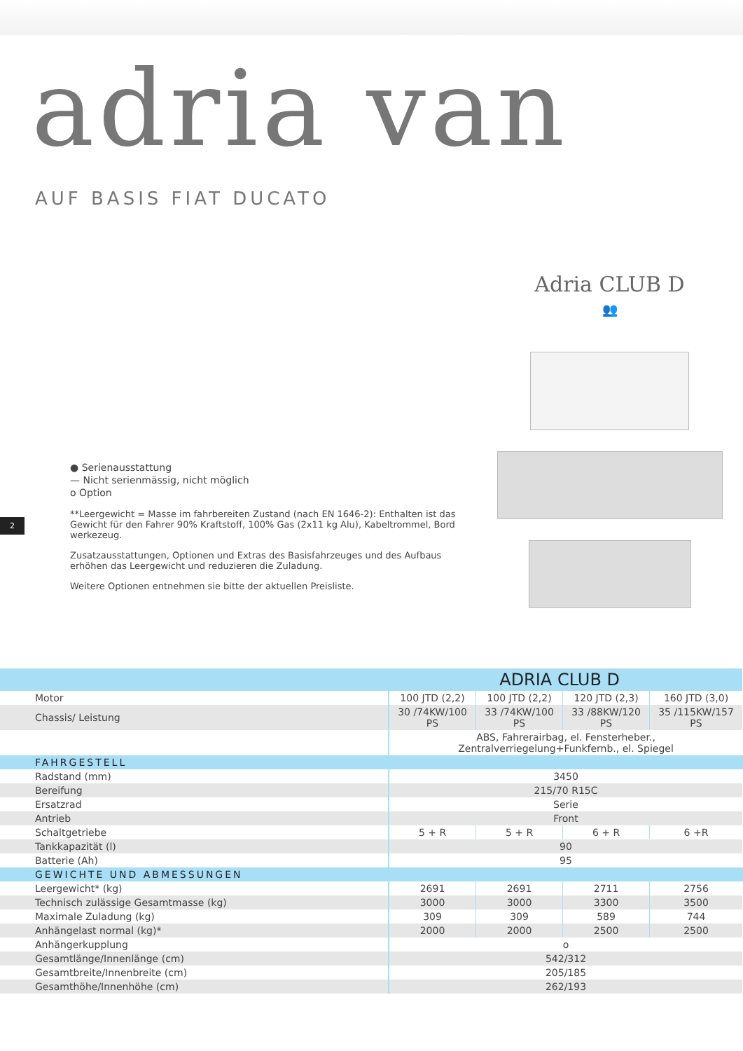adria van
AUF BASIS FIAT DUCATO
● Serienausstattung
— Nicht serienmässig, nicht möglich
o Option
**Leergewicht = Masse im fahrbereiten Zustand (nach EN 1646-2): Enthalten ist das Gewicht für den Fahrer 90% Kraftstoff, 100% Gas (2x11 kg Alu), Kabeltrommel, Bord werkezeug.
Zusatzausstattungen, Optionen und Extras des Basisfahrzeuges und des Aufbaus erhöhen das Leergewicht und reduzieren die Zuladung.
Weitere Optionen entnehmen sie bitte der aktuellen Preisliste.
Adria CLUB D
👥
2
| ADRIA CLUB D | | | | |
| --- | --- | --- | --- | --- |
| Motor | 100 JTD (2,2) | 100 JTD (2,2) | 120 JTD (2,3) | 160 JTD (3,0) |
| Chassis/ Leistung | 30 /74KW/100 PS | 33 /74KW/100 PS | 33 /88KW/120 PS | 35 /115KW/157 PS |
| | ABS, Fahrerairbag, el. Fensterheber., Zentralverriegelung+Funkfernb., el. Spiegel | | | |
| FAHRGESTELL | | | | |
| Radstand (mm) | 3450 | | | |
| Bereifung | 215/70 R15C | | | |
| Ersatzrad | Serie | | | |
| Antrieb | Front | | | |
| Schaltgetriebe | 5 + R | 5 + R | 6 + R | 6 +R |
| Tankkapazität (l) | 90 | | | |
| Batterie (Ah) | 95 | | | |
| GEWICHTE UND ABMESSUNGEN | | | | |
| Leergewicht* (kg) | 2691 | 2691 | 2711 | 2756 |
| Technisch zulässige Gesamtmasse (kg) | 3000 | 3000 | 3300 | 3500 |
| Maximale Zuladung (kg) | 309 | 309 | 589 | 744 |
| Anhängelast normal (kg)* | 2000 | 2000 | 2500 | 2500 |
| Anhängerkupplung | o | | | |
| Gesamtlänge/Innenlänge (cm) | 542/312 | | | |
| Gesamtbreite/Innenbreite (cm) | 205/185 | | | |
| Gesamthöhe/Innenhöhe (cm) | 262/193 | | | |